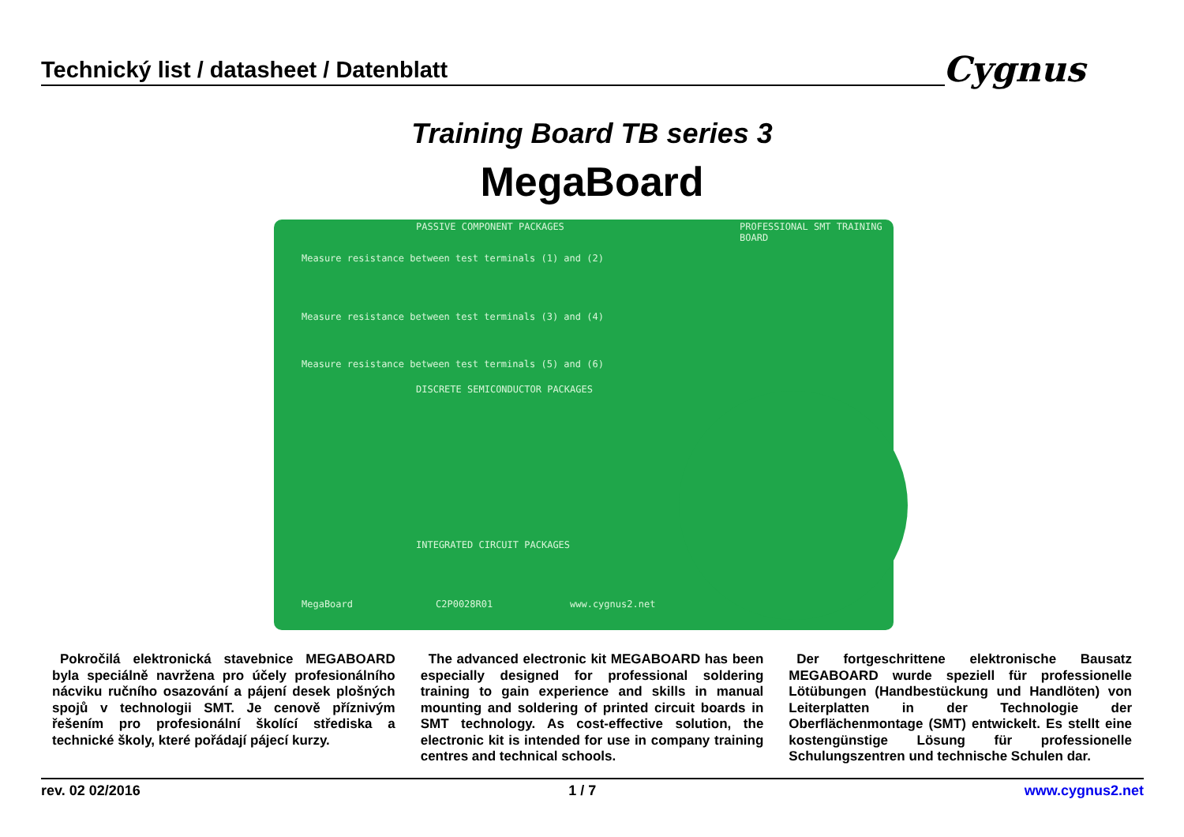Technický list / datasheet / Datenblatt Cygnus
Training Board TB series 3
MegaBoard
PASSIVE COMPONENT PACKAGES PROFESSIONAL SMT TRAINING BOARD
Measure resistance between test terminals (1) and (2)
Measure resistance between test terminals (3) and (4)
Measure resistance between test terminals (5) and (6)
DISCRETE SEMICONDUCTOR PACKAGES
INTEGRATED CIRCUIT PACKAGES
MegaBoard C2P0028R01 www.cygnus2.net
Pokročilá elektronická stavebnice MEGABOARD byla speciálně navržena pro účely profesionálního nácviku ručního osazování a pájení desek plošných spojů v technologii SMT. Je cenově příznivým řešením pro profesionální školící střediska a technické školy, které pořádají pájecí kurzy.
The advanced electronic kit MEGABOARD has been especially designed for professional soldering training to gain experience and skills in manual mounting and soldering of printed circuit boards in SMT technology. As cost-effective solution, the electronic kit is intended for use in company training centres and technical schools.
Der fortgeschrittene elektronische Bausatz MEGABOARD wurde speziell für professionelle Lötübungen (Handbestückung und Handlöten) von Leiterplatten in der Technologie der Oberflächenmontage (SMT) entwickelt. Es stellt eine kostengünstige Lösung für professionelle Schulungszentren und technische Schulen dar.
rev. 02 02/2016 1 / 7 www.cygnus2.net